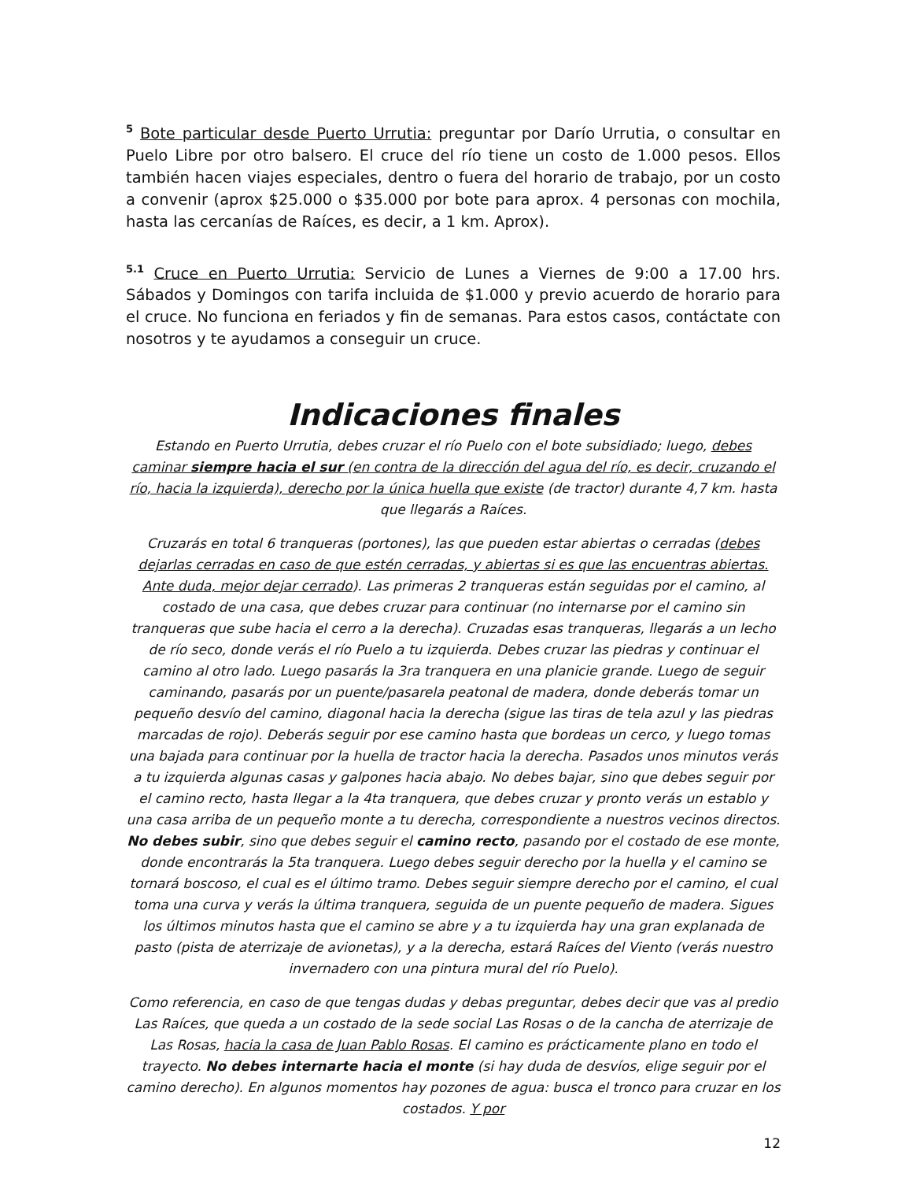<sup>5</sup> Bote particular desde Puerto Urrutia: preguntar por Darío Urrutia, o consultar en Puelo Libre por otro balsero. El cruce del río tiene un costo de 1.000 pesos. Ellos también hacen viajes especiales, dentro o fuera del horario de trabajo, por un costo a convenir (aprox $25.000 o $35.000 por bote para aprox. 4 personas con mochila, hasta las cercanías de Raíces, es decir, a 1 km. Aprox).
<sup>5.1</sup> Cruce en Puerto Urrutia: Servicio de Lunes a Viernes de 9:00 a 17.00 hrs. Sábados y Domingos con tarifa incluida de $1.000 y previo acuerdo de horario para el cruce. No funciona en feriados y fin de semanas. Para estos casos, contáctate con nosotros y te ayudamos a conseguir un cruce.
Indicaciones finales
Estando en Puerto Urrutia, debes cruzar el río Puelo con el bote subsidiado; luego, debes caminar siempre hacia el sur (en contra de la dirección del agua del río, es decir, cruzando el río, hacia la izquierda), derecho por la única huella que existe (de tractor) durante 4,7 km. hasta que llegarás a Raíces.
Cruzarás en total 6 tranqueras (portones), las que pueden estar abiertas o cerradas (debes dejarlas cerradas en caso de que estén cerradas, y abiertas si es que las encuentras abiertas. Ante duda, mejor dejar cerrado). Las primeras 2 tranqueras están seguidas por el camino, al costado de una casa, que debes cruzar para continuar (no internarse por el camino sin tranqueras que sube hacia el cerro a la derecha). Cruzadas esas tranqueras, llegarás a un lecho de río seco, donde verás el río Puelo a tu izquierda. Debes cruzar las piedras y continuar el camino al otro lado. Luego pasarás la 3ra tranquera en una planicie grande. Luego de seguir caminando, pasarás por un puente/pasarela peatonal de madera, donde deberás tomar un pequeño desvío del camino, diagonal hacia la derecha (sigue las tiras de tela azul y las piedras marcadas de rojo). Deberás seguir por ese camino hasta que bordeas un cerco, y luego tomas una bajada para continuar por la huella de tractor hacia la derecha. Pasados unos minutos verás a tu izquierda algunas casas y galpones hacia abajo. No debes bajar, sino que debes seguir por el camino recto, hasta llegar a la 4ta tranquera, que debes cruzar y pronto verás un establo y una casa arriba de un pequeño monte a tu derecha, correspondiente a nuestros vecinos directos. No debes subir, sino que debes seguir el camino recto, pasando por el costado de ese monte, donde encontrarás la 5ta tranquera. Luego debes seguir derecho por la huella y el camino se tornará boscoso, el cual es el último tramo. Debes seguir siempre derecho por el camino, el cual toma una curva y verás la última tranquera, seguida de un puente pequeño de madera. Sigues los últimos minutos hasta que el camino se abre y a tu izquierda hay una gran explanada de pasto (pista de aterrizaje de avionetas), y a la derecha, estará Raíces del Viento (verás nuestro invernadero con una pintura mural del río Puelo).
Como referencia, en caso de que tengas dudas y debas preguntar, debes decir que vas al predio Las Raíces, que queda a un costado de la sede social Las Rosas o de la cancha de aterrizaje de Las Rosas, hacia la casa de Juan Pablo Rosas. El camino es prácticamente plano en todo el trayecto. No debes internarte hacia el monte (si hay duda de desvíos, elige seguir por el camino derecho). En algunos momentos hay pozones de agua: busca el tronco para cruzar en los costados. Y por
12